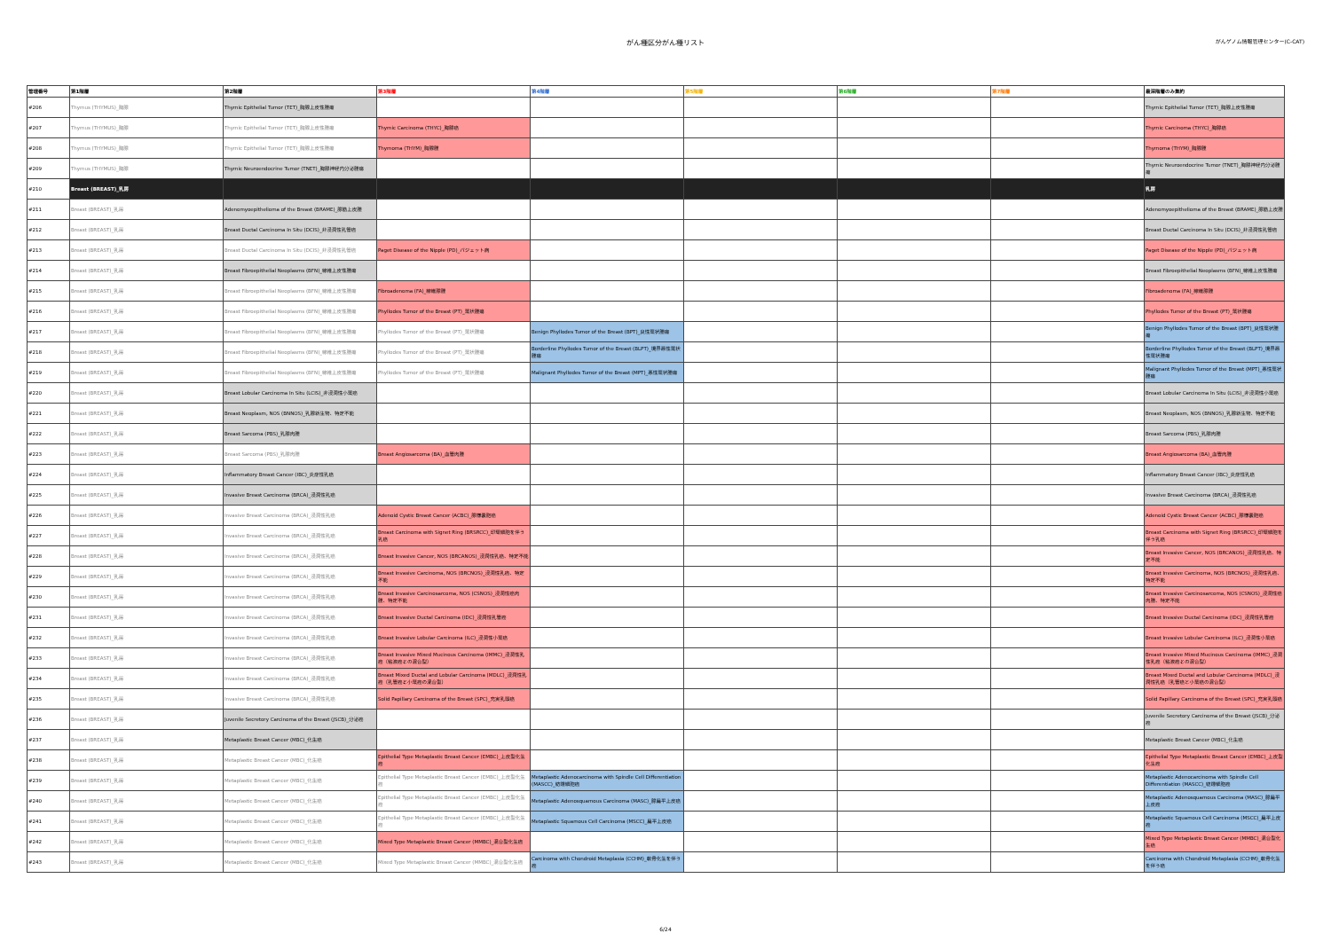がん種区分がん種リスト
がんゲノム情報管理センター(C-CAT)
| 管理番号 | 第1階層 | 第2階層 | 第3階層 | 第4階層 | 第5階層 | 第6階層 | 第7階層 | 最深階層のみ集約 |
| --- | --- | --- | --- | --- | --- | --- | --- | --- |
| #206 | Thymus (THYMUS)_胸腺 | Thymic Epithelial Tumor (TET)_胸腺上皮性腫瘍 | | | | | | Thymic Epithelial Tumor (TET)_胸腺上皮性腫瘍 |
| #207 | Thymus (THYMUS)_胸腺 | Thymic Epithelial Tumor (TET)_胸腺上皮性腫瘍 | Thymic Carcinoma (THYC)_胸腺癌 | | | | | Thymic Carcinoma (THYC)_胸腺癌 |
| #208 | Thymus (THYMUS)_胸腺 | Thymic Epithelial Tumor (TET)_胸腺上皮性腫瘍 | Thymoma (THYM)_胸腺腫 | | | | | Thymoma (THYM)_胸腺腫 |
| #209 | Thymus (THYMUS)_胸腺 | Thymic Neuroendocrine Tumor (TNET)_胸腺神経内分泌腫瘍 | | | | | | Thymic Neuroendocrine Tumor (TNET)_胸腺神経内分泌腫瘍 |
| #210 | Breast (BREAST)_乳房 | | | | | | | 乳房 |
| #211 | Breast (BREAST)_乳房 | Adenomyoepithelioma of the Breast (BRAME)_腺筋上皮腫 | | | | | | Adenomyoepithelioma of the Breast (BRAME)_腺筋上皮腫 |
| #212 | Breast (BREAST)_乳房 | Breast Ductal Carcinoma In Situ (DCIS)_非浸潤性乳管癌 | | | | | | Breast Ductal Carcinoma In Situ (DCIS)_非浸潤性乳管癌 |
| #213 | Breast (BREAST)_乳房 | Breast Ductal Carcinoma In Situ (DCIS)_非浸潤性乳管癌 | Paget Disease of the Nipple (PD)_パジェット病 | | | | | Paget Disease of the Nipple (PD)_パジェット病 |
| #214 | Breast (BREAST)_乳房 | Breast Fibroepithelial Neoplasms (BFN)_線維上皮性腫瘍 | | | | | | Breast Fibroepithelial Neoplasms (BFN)_線維上皮性腫瘍 |
| #215 | Breast (BREAST)_乳房 | Breast Fibroepithelial Neoplasms (BFN)_線維上皮性腫瘍 | Fibroadenoma (FA)_線維腺腫 | | | | | Fibroadenoma (FA)_線維腺腫 |
| #216 | Breast (BREAST)_乳房 | Breast Fibroepithelial Neoplasms (BFN)_線維上皮性腫瘍 | Phyllodes Tumor of the Breast (PT)_葉状腫瘍 | | | | | Phyllodes Tumor of the Breast (PT)_葉状腫瘍 |
| #217 | Breast (BREAST)_乳房 | Breast Fibroepithelial Neoplasms (BFN)_線維上皮性腫瘍 | Phyllodes Tumor of the Breast (PT)_葉状腫瘍 | Benign Phyllodes Tumor of the Breast (BPT)_良性葉状腫瘍 | | | | Benign Phyllodes Tumor of the Breast (BPT)_良性葉状腫瘍 |
| #218 | Breast (BREAST)_乳房 | Breast Fibroepithelial Neoplasms (BFN)_線維上皮性腫瘍 | Phyllodes Tumor of the Breast (PT)_葉状腫瘍 | Borderline Phyllodes Tumor of the Breast (BLPT)_境界悪性葉状腫瘍 | | | | Borderline Phyllodes Tumor of the Breast (BLPT)_境界悪性葉状腫瘍 |
| #219 | Breast (BREAST)_乳房 | Breast Fibroepithelial Neoplasms (BFN)_線維上皮性腫瘍 | Phyllodes Tumor of the Breast (PT)_葉状腫瘍 | Malignant Phyllodes Tumor of the Breast (MPT)_悪性葉状腫瘍 | | | | Malignant Phyllodes Tumor of the Breast (MPT)_悪性葉状腫瘍 |
| #220 | Breast (BREAST)_乳房 | Breast Lobular Carcinoma In Situ (LCIS)_非浸潤性小葉癌 | | | | | | Breast Lobular Carcinoma In Situ (LCIS)_非浸潤性小葉癌 |
| #221 | Breast (BREAST)_乳房 | Breast Neoplasm, NOS (BNNOS)_乳腺新生物、特定不能 | | | | | | Breast Neoplasm, NOS (BNNOS)_乳腺新生物、特定不能 |
| #222 | Breast (BREAST)_乳房 | Breast Sarcoma (PBS)_乳腺肉腫 | | | | | | Breast Sarcoma (PBS)_乳腺肉腫 |
| #223 | Breast (BREAST)_乳房 | Breast Sarcoma (PBS)_乳腺肉腫 | Breast Angiosarcoma (BA)_血管肉腫 | | | | | Breast Angiosarcoma (BA)_血管肉腫 |
| #224 | Breast (BREAST)_乳房 | Inflammatory Breast Cancer (IBC)_炎症性乳癌 | | | | | | Inflammatory Breast Cancer (IBC)_炎症性乳癌 |
| #225 | Breast (BREAST)_乳房 | Invasive Breast Carcinoma (BRCA)_浸潤性乳癌 | | | | | | Invasive Breast Carcinoma (BRCA)_浸潤性乳癌 |
| #226 | Breast (BREAST)_乳房 | Invasive Breast Carcinoma (BRCA)_浸潤性乳癌 | Adenoid Cystic Breast Cancer (ACBC)_腺様嚢胞癌 | | | | | Adenoid Cystic Breast Cancer (ACBC)_腺様嚢胞癌 |
| #227 | Breast (BREAST)_乳房 | Invasive Breast Carcinoma (BRCA)_浸潤性乳癌 | Breast Carcinoma with Signet Ring (BRSRCC)_印環細胞を伴う乳癌 | | | | | Breast Carcinoma with Signet Ring (BRSRCC)_印環細胞を伴う乳癌 |
| #228 | Breast (BREAST)_乳房 | Invasive Breast Carcinoma (BRCA)_浸潤性乳癌 | Breast Invasive Cancer, NOS (BRCANOS)_浸潤性乳癌、特定不能 | | | | | Breast Invasive Cancer, NOS (BRCANOS)_浸潤性乳癌、特定不能 |
| #229 | Breast (BREAST)_乳房 | Invasive Breast Carcinoma (BRCA)_浸潤性乳癌 | Breast Invasive Carcinoma, NOS (BRCNOS)_浸潤性乳癌、特定不能 | | | | | Breast Invasive Carcinoma, NOS (BRCNOS)_浸潤性乳癌、特定不能 |
| #230 | Breast (BREAST)_乳房 | Invasive Breast Carcinoma (BRCA)_浸潤性乳癌 | Breast Invasive Carcinosarcoma, NOS (CSNOS)_浸潤性癌肉腫、特定不能 | | | | | Breast Invasive Carcinosarcoma, NOS (CSNOS)_浸潤性癌肉腫、特定不能 |
| #231 | Breast (BREAST)_乳房 | Invasive Breast Carcinoma (BRCA)_浸潤性乳癌 | Breast Invasive Ductal Carcinoma (IDC)_浸潤性乳管癌 | | | | | Breast Invasive Ductal Carcinoma (IDC)_浸潤性乳管癌 |
| #232 | Breast (BREAST)_乳房 | Invasive Breast Carcinoma (BRCA)_浸潤性乳癌 | Breast Invasive Lobular Carcinoma (ILC)_浸潤性小葉癌 | | | | | Breast Invasive Lobular Carcinoma (ILC)_浸潤性小葉癌 |
| #233 | Breast (BREAST)_乳房 | Invasive Breast Carcinoma (BRCA)_浸潤性乳癌 | Breast Invasive Mixed Mucinous Carcinoma (IMMC)_浸潤性乳癌（粘液癌との混合型） | | | | | Breast Invasive Mixed Mucinous Carcinoma (IMMC)_浸潤性乳癌（粘液癌との混合型） |
| #234 | Breast (BREAST)_乳房 | Invasive Breast Carcinoma (BRCA)_浸潤性乳癌 | Breast Mixed Ductal and Lobular Carcinoma (MDLC)_浸潤性乳癌（乳管癌と小葉癌の混合型） | | | | | Breast Mixed Ductal and Lobular Carcinoma (MDLC)_浸潤性乳癌（乳管癌と小葉癌の混合型） |
| #235 | Breast (BREAST)_乳房 | Invasive Breast Carcinoma (BRCA)_浸潤性乳癌 | Solid Papillary Carcinoma of the Breast (SPC)_充実乳頭癌 | | | | | Solid Papillary Carcinoma of the Breast (SPC)_充実乳頭癌 |
| #236 | Breast (BREAST)_乳房 | Juvenile Secretory Carcinoma of the Breast (JSCB)_分泌癌 | | | | | | Juvenile Secretory Carcinoma of the Breast (JSCB)_分泌癌 |
| #237 | Breast (BREAST)_乳房 | Metaplastic Breast Cancer (MBC)_化生癌 | | | | | | Metaplastic Breast Cancer (MBC)_化生癌 |
| #238 | Breast (BREAST)_乳房 | Metaplastic Breast Cancer (MBC)_化生癌 | Epithelial Type Metaplastic Breast Cancer (EMBC)_上皮型化生癌 | | | | | Epithelial Type Metaplastic Breast Cancer (EMBC)_上皮型化生癌 |
| #239 | Breast (BREAST)_乳房 | Metaplastic Breast Cancer (MBC)_化生癌 | Epithelial Type Metaplastic Breast Cancer (EMBC)_上皮型化生癌 | Metaplastic Adenocarcinoma with Spindle Cell Differentiation (MASCC)_紡錘細胞癌 | | | | Metaplastic Adenocarcinoma with Spindle Cell Differentiation (MASCC)_紡錘細胞癌 |
| #240 | Breast (BREAST)_乳房 | Metaplastic Breast Cancer (MBC)_化生癌 | Epithelial Type Metaplastic Breast Cancer (EMBC)_上皮型化生癌 | Metaplastic Adenosquamous Carcinoma (MASC)_腺扁平上皮癌 | | | | Metaplastic Adenosquamous Carcinoma (MASC)_腺扁平上皮癌 |
| #241 | Breast (BREAST)_乳房 | Metaplastic Breast Cancer (MBC)_化生癌 | Epithelial Type Metaplastic Breast Cancer (EMBC)_上皮型化生癌 | Metaplastic Squamous Cell Carcinoma (MSCC)_扁平上皮癌 | | | | Metaplastic Squamous Cell Carcinoma (MSCC)_扁平上皮癌 |
| #242 | Breast (BREAST)_乳房 | Metaplastic Breast Cancer (MBC)_化生癌 | Mixed Type Metaplastic Breast Cancer (MMBC)_混合型化生癌 | | | | | Mixed Type Metaplastic Breast Cancer (MMBC)_混合型化生癌 |
| #243 | Breast (BREAST)_乳房 | Metaplastic Breast Cancer (MBC)_化生癌 | Mixed Type Metaplastic Breast Cancer (MMBC)_混合型化生癌 | Carcinoma with Chondroid Metaplasia (CCHM)_軟骨化生を伴う癌 | | | | Carcinoma with Chondroid Metaplasia (CCHM)_軟骨化生を伴う癌 |
6/24